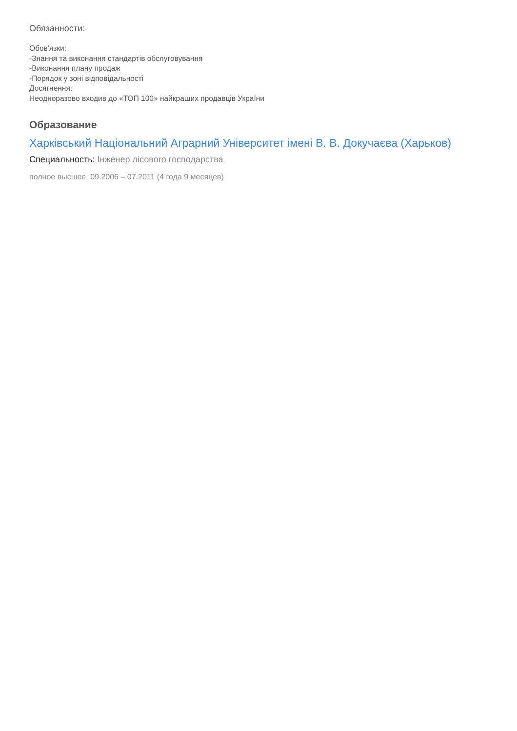Обязанности:
Обов'язки:
-Знання та виконання стандартів обслуговування
-Виконання плану продаж
-Порядок у зоні відповідальності
Досягнення:
Неодноразово входив до «ТОП 100» найкращих продавців України
Образование
Харківський Національний Аграрний Університет імені В. В. Докучаєва (Харьков)
Специальность: Інженер лісового господарства
полное высшее, 09.2006 – 07.2011 (4 года 9 месяцев)